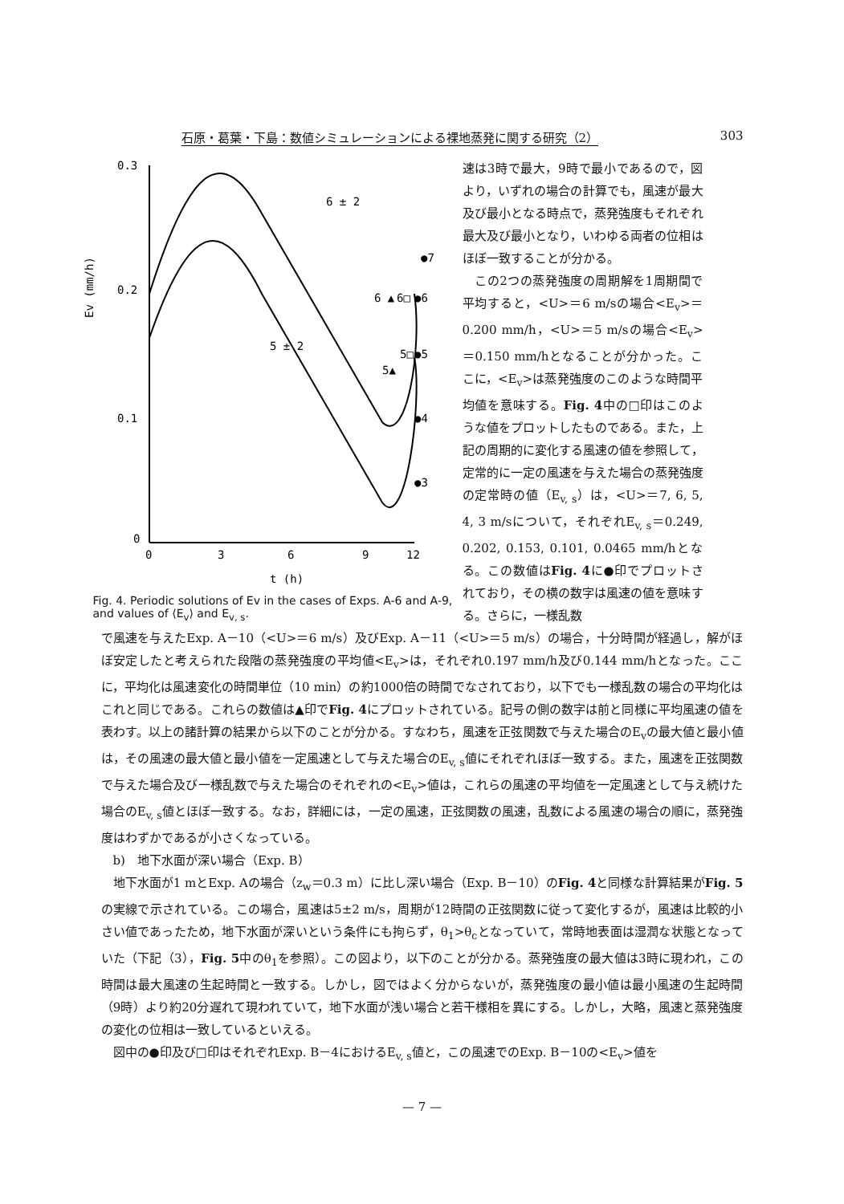石原・葛葉・下島：数値シミュレーションによる裸地蒸発に関する研究（2） 303
0.3
0.2
0.1
0
0
3
6
9
12
Ev (mm/h)
t (h)
6 ± 2
5 ± 2
●7
●6
●5
●4
●3
6 ▲
5▲
6□
5□
Fig. 4. Periodic solutions of Ev in the cases of Exps. A-6 and A-9, and values of ⟨E<sub>v</sub>⟩ and E<sub>v, s</sub>.
速は3時で最大，9時で最小であるので，図より，いずれの場合の計算でも，風速が最大及び最小となる時点で，蒸発強度もそれぞれ最大及び最小となり，いわゆる両者の位相はほぼ一致することが分かる。
　この2つの蒸発強度の周期解を1周期間で平均すると，<U>＝6 m/sの場合<E<sub>v</sub>>＝0.200 mm/h，<U>＝5 m/sの場合<E<sub>v</sub>>＝0.150 mm/hとなることが分かった。ここに，<E<sub>v</sub>>は蒸発強度のこのような時間平均値を意味する。Fig. 4中の□印はこのような値をプロットしたものである。また，上記の周期的に変化する風速の値を参照して，定常的に一定の風速を与えた場合の蒸発強度の定常時の値（E<sub>v, s</sub>）は，<U>＝7, 6, 5, 4, 3 m/sについて，それぞれE<sub>v, s</sub>＝0.249, 0.202, 0.153, 0.101, 0.0465 mm/hとなる。この数値はFig. 4に●印でプロットされており，その横の数字は風速の値を意味する。さらに，一様乱数
で風速を与えたExp. A－10（<U>＝6 m/s）及びExp. A－11（<U>＝5 m/s）の場合，十分時間が経過し，解がほぼ安定したと考えられた段階の蒸発強度の平均値<E<sub>v</sub>>は，それぞれ0.197 mm/h及び0.144 mm/hとなった。ここに，平均化は風速変化の時間単位（10 min）の約1000倍の時間でなされており，以下でも一様乱数の場合の平均化はこれと同じである。これらの数値は▲印でFig. 4にプロットされている。記号の側の数字は前と同様に平均風速の値を表わす。以上の諸計算の結果から以下のことが分かる。すなわち，風速を正弦関数で与えた場合のE<sub>v</sub>の最大値と最小値は，その風速の最大値と最小値を一定風速として与えた場合のE<sub>v, s</sub>値にそれぞれほぼ一致する。また，風速を正弦関数で与えた場合及び一様乱数で与えた場合のそれぞれの<E<sub>v</sub>>値は，これらの風速の平均値を一定風速として与え続けた場合のE<sub>v, s</sub>値とほぼ一致する。なお，詳細には，一定の風速，正弦関数の風速，乱数による風速の場合の順に，蒸発強度はわずかであるが小さくなっている。
b)　地下水面が深い場合（Exp. B）
地下水面が1 mとExp. Aの場合（z<sub>w</sub>＝0.3 m）に比し深い場合（Exp. B－10）のFig. 4と同様な計算結果がFig. 5の実線で示されている。この場合，風速は5±2 m/s，周期が12時間の正弦関数に従って変化するが，風速は比較的小さい値であったため，地下水面が深いという条件にも拘らず，θ<sub>1</sub>>θ<sub>c</sub>となっていて，常時地表面は湿潤な状態となっていた（下記（3），Fig. 5中のθ<sub>1</sub>を参照）。この図より，以下のことが分かる。蒸発強度の最大値は3時に現われ，この時間は最大風速の生起時間と一致する。しかし，図ではよく分からないが，蒸発強度の最小値は最小風速の生起時間（9時）より約20分遅れて現われていて，地下水面が浅い場合と若干様相を異にする。しかし，大略，風速と蒸発強度の変化の位相は一致しているといえる。
図中の●印及び□印はそれぞれExp. B－4におけるE<sub>v, s</sub>値と，この風速でのExp. B－10の<E<sub>v</sub>>値を
— 7 —